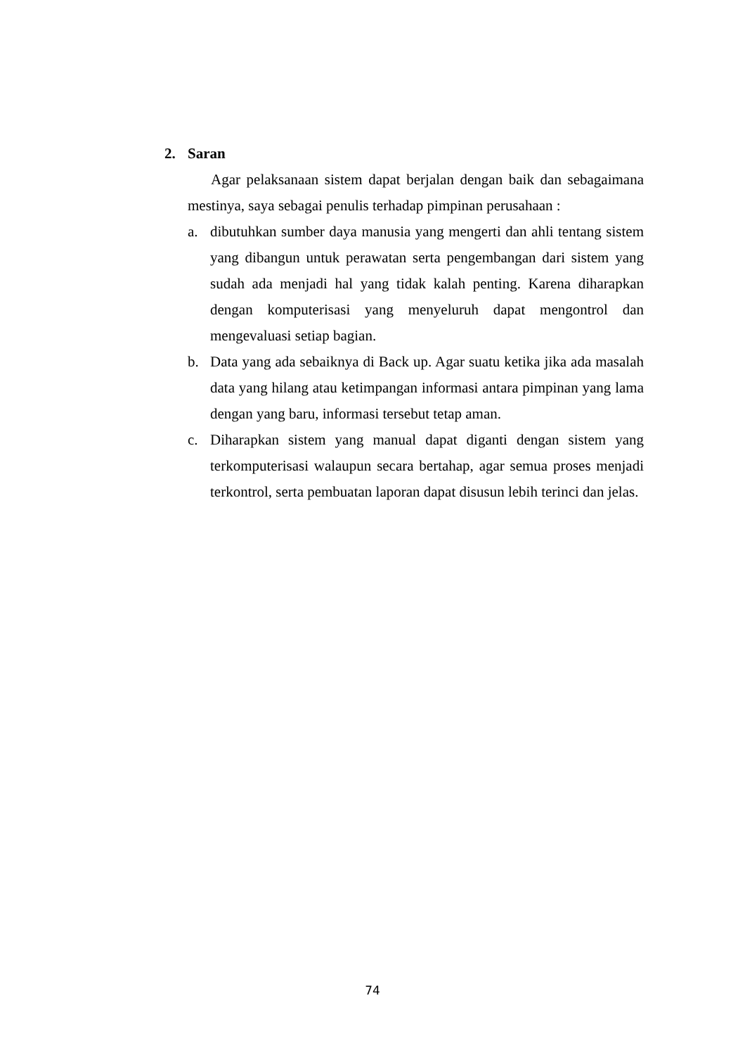2. Saran
Agar pelaksanaan sistem dapat berjalan dengan baik dan sebagaimana mestinya, saya sebagai penulis terhadap pimpinan perusahaan :
a. dibutuhkan sumber daya manusia yang mengerti dan ahli tentang sistem yang dibangun untuk perawatan serta pengembangan dari sistem yang sudah ada menjadi hal yang tidak kalah penting. Karena diharapkan dengan komputerisasi yang menyeluruh dapat mengontrol dan mengevaluasi setiap bagian.
b. Data yang ada sebaiknya di Back up. Agar suatu ketika jika ada masalah data yang hilang atau ketimpangan informasi antara pimpinan yang lama dengan yang baru, informasi tersebut tetap aman.
c. Diharapkan sistem yang manual dapat diganti dengan sistem yang terkomputerisasi walaupun secara bertahap, agar semua proses menjadi terkontrol, serta pembuatan laporan dapat disusun lebih terinci dan jelas.
74